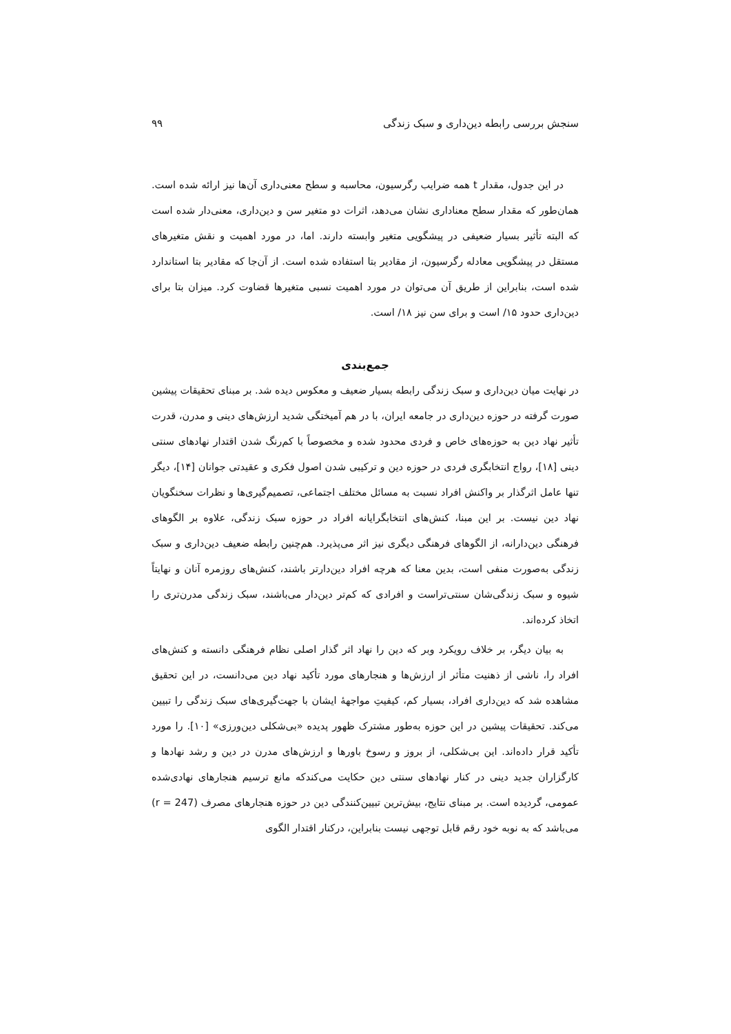سنجش بررسی رابطه دین‌داری و سبک زندگی ۹۹
در این جدول، مقدار t همه ضرایب رگرسیون، محاسبه و سطح معنی‌داری آن‌ها نیز ارائه شده است. همان‌طور که مقدار سطح معناداری نشان می‌دهد، اثرات دو متغیر سن و دین‌داری، معنی‌دار شده است که البته تأثیر بسیار ضعیفی در پیشگویی متغیر وابسته دارند. اما، در مورد اهمیت و نقش متغیرهای مستقل در پیشگویی معادله رگرسیون، از مقادیر بتا استفاده شده است. از آن‌جا که مقادیر بتا استاندارد شده است، بنابراین از طریق آن می‌توان در مورد اهمیت نسبی متغیرها قضاوت کرد. میزان بتا برای دین‌داری حدود ۱۵/ است و برای سن نیز ۱۸/ است.
جمع‌بندی
در نهایت میان دین‌داری و سبک زندگی رابطه بسیار ضعیف و معکوس دیده شد. بر مبنای تحقیقات پیشین صورت گرفته در حوزه دین‌داری در جامعه ایران، با در هم آمیختگی شدید ارزش‌های دینی و مدرن، قدرت تأثیر نهاد دین به حوزه‌های خاص و فردی محدود شده و مخصوصاً با کم‌رنگ شدن اقتدار نهادهای سنتی دینی [۱۸]، رواج انتخابگری فردی در حوزه دین و ترکیبی شدن اصول فکری و عقیدتی جوانان [۱۴]، دیگر تنها عامل اثرگذار بر واکنش افراد نسبت به مسائل مختلف اجتماعی، تصمیم‌گیری‌ها و نظرات سخنگویان نهاد دین نیست. بر این مبنا، کنش‌های انتخابگرایانه افراد در حوزه سبک زندگی، علاوه بر الگوهای فرهنگی دین‌دارانه، از الگوهای فرهنگی دیگری نیز اثر می‌پذیرد. هم‌چنین رابطه ضعیف دین‌داری و سبک زندگی به‌صورت منفی است، بدین معنا که هرچه افراد دین‌دارتر باشند، کنش‌های روزمره آنان و نهایتاً شیوه و سبک زندگی‌شان سنتی‌تراست و افرادی که کم‌تر دین‌دار می‌باشند، سبک زندگی مدرن‌تری را اتخاذ کرده‌اند.
به بیان دیگر، بر خلاف رویکرد وبر که دین را نهاد اثر گذار اصلی نظام فرهنگی دانسته و کنش‌های افراد را، ناشی از ذهنیت متأثر از ارزش‌ها و هنجارهای مورد تأکید نهاد دین می‌دانست، در این تحقیق مشاهده شد که دین‌داری افراد، بسیار کم، کیفیتِ مواجههٔ ایشان با جهت‌گیری‌های سبک زندگی را تبیین می‌کند. تحقیقات پیشین در این حوزه به‌طور مشترک ظهور پدیده «بی‌شکلی دین‌ورزی» [۱۰]. را مورد تأکید قرار داده‌اند. این بی‌شکلی، از بروز و رسوخ باورها و ارزش‌های مدرن در دین و رشد نهادها و کارگزاران جدید دینی در کنار نهادهای سنتی دین حکایت می‌کندکه مانع ترسیم هنجارهای نهادی‌شده عمومی، گردیده است. بر مبنای نتایج، بیش‌ترین تبیین‌کنندگی دین در حوزه هنجارهای مصرف (r = 247) می‌باشد که به نوبه خود رقم قابل توجهی نیست بنابراین، درکنار اقتدار الگوی